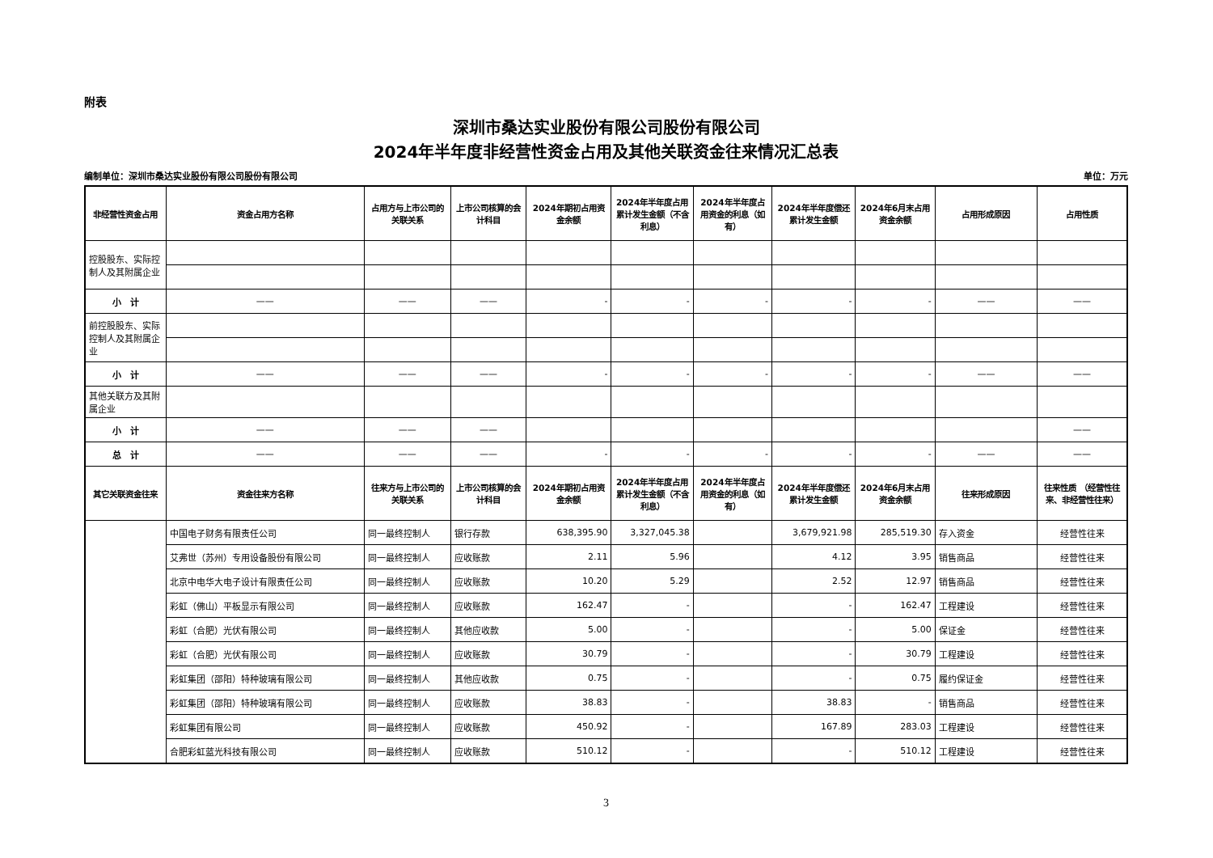附表
深圳市桑达实业股份有限公司股份有限公司
2024年半年度非经营性资金占用及其他关联资金往来情况汇总表
编制单位：深圳市桑达实业股份有限公司股份有限公司 单位：万元
| 非经营性资金占用 | 资金占用方名称 | 占用方与上市公司的关联关系 | 上市公司核算的会计科目 | 2024年期初占用资金余额 | 2024年半年度占用累计发生金额（不含利息） | 2024年半年度占用资金的利息（如有） | 2024年半年度偿还累计发生金额 | 2024年6月末占用资金余额 | 占用形成原因 | 占用性质 |
| --- | --- | --- | --- | --- | --- | --- | --- | --- | --- | --- |
| 控股股东、实际控制人及其附属企业 | | | | | | | | | | |
| 小 计 | —— | —— | —— | - | - | - | - | - | —— | —— |
| 前控股股东、实际控制人及其附属企业 | | | | | | | | | | |
| 小 计 | —— | —— | —— | - | - | - | - | - | —— | —— |
| 其他关联方及其附属企业 | | | | | | | | | | |
| 小 计 | —— | —— | —— | | | | | | | —— |
| 总 计 | —— | —— | —— | - | - | - | - | - | —— | —— |
| 其它关联资金往来 | 资金往来方名称 | 往来方与上市公司的关联关系 | 上市公司核算的会计科目 | 2024年期初占用资金余额 | 2024年半年度占用累计发生金额（不含利息） | 2024年半年度占用资金的利息（如有） | 2024年半年度偿还累计发生金额 | 2024年6月末占用资金余额 | 往来形成原因 | 往来性质 （经营性往来、非经营性往来） |
| | 中国电子财务有限责任公司 | 同一最终控制人 | 银行存款 | 638,395.90 | 3,327,045.38 | | 3,679,921.98 | 285,519.30 | 存入资金 | 经营性往来 |
| | 艾弗世（苏州）专用设备股份有限公司 | 同一最终控制人 | 应收账款 | 2.11 | 5.96 | | 4.12 | 3.95 | 销售商品 | 经营性往来 |
| | 北京中电华大电子设计有限责任公司 | 同一最终控制人 | 应收账款 | 10.20 | 5.29 | | 2.52 | 12.97 | 销售商品 | 经营性往来 |
| | 彩虹（佛山）平板显示有限公司 | 同一最终控制人 | 应收账款 | 162.47 | - | | - | 162.47 | 工程建设 | 经营性往来 |
| | 彩虹（合肥）光伏有限公司 | 同一最终控制人 | 其他应收款 | 5.00 | - | | - | 5.00 | 保证金 | 经营性往来 |
| | 彩虹（合肥）光伏有限公司 | 同一最终控制人 | 应收账款 | 30.79 | - | | - | 30.79 | 工程建设 | 经营性往来 |
| | 彩虹集团（邵阳）特种玻璃有限公司 | 同一最终控制人 | 其他应收款 | 0.75 | - | | - | 0.75 | 履约保证金 | 经营性往来 |
| | 彩虹集团（邵阳）特种玻璃有限公司 | 同一最终控制人 | 应收账款 | 38.83 | - | | 38.83 | - | 销售商品 | 经营性往来 |
| | 彩虹集团有限公司 | 同一最终控制人 | 应收账款 | 450.92 | - | | 167.89 | 283.03 | 工程建设 | 经营性往来 |
| | 合肥彩虹蓝光科技有限公司 | 同一最终控制人 | 应收账款 | 510.12 | - | | - | 510.12 | 工程建设 | 经营性往来 |
3